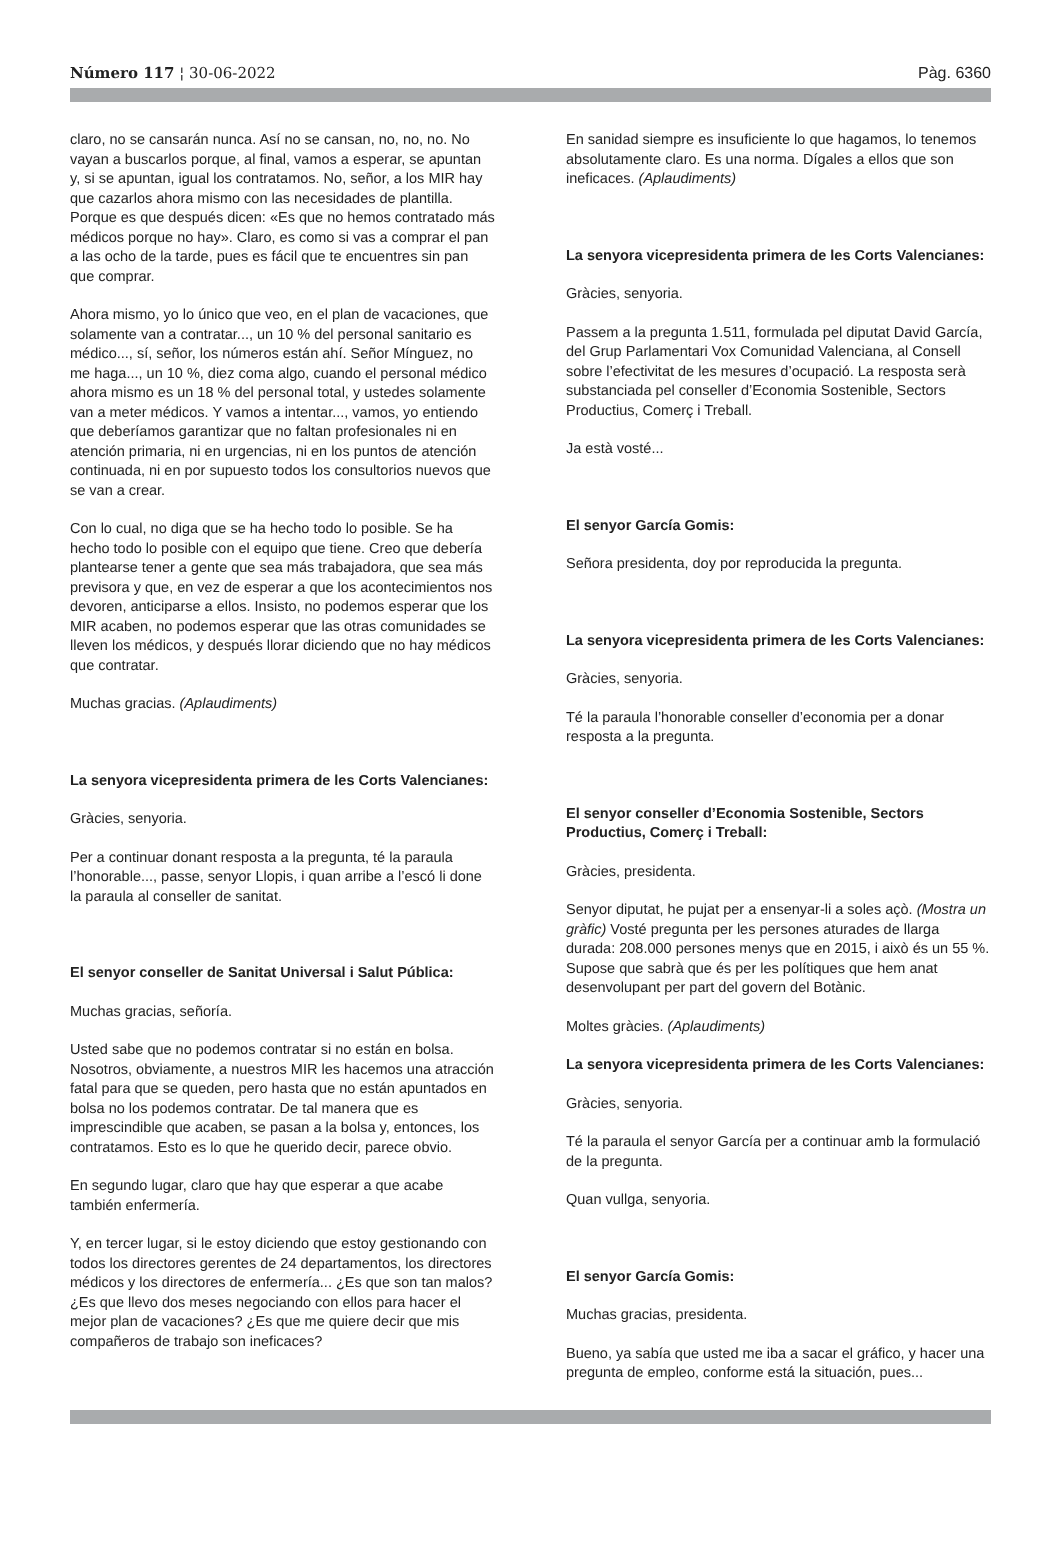Número 117 ¦ 30-06-2022 Pàg. 6360
claro, no se cansarán nunca. Así no se cansan, no, no, no. No vayan a buscarlos porque, al final, vamos a esperar, se apuntan y, si se apuntan, igual los contratamos. No, señor, a los MIR hay que cazarlos ahora mismo con las necesidades de plantilla. Porque es que después dicen: «Es que no hemos contratado más médicos porque no hay». Claro, es como si vas a comprar el pan a las ocho de la tarde, pues es fácil que te encuentres sin pan que comprar.
Ahora mismo, yo lo único que veo, en el plan de vacaciones, que solamente van a contratar..., un 10 % del personal sanitario es médico..., sí, señor, los números están ahí. Señor Mínguez, no me haga..., un 10 %, diez coma algo, cuando el personal médico ahora mismo es un 18 % del personal total, y ustedes solamente van a meter médicos. Y vamos a intentar..., vamos, yo entiendo que deberíamos garantizar que no faltan profesionales ni en atención primaria, ni en urgencias, ni en los puntos de atención continuada, ni en por supuesto todos los consultorios nuevos que se van a crear.
Con lo cual, no diga que se ha hecho todo lo posible. Se ha hecho todo lo posible con el equipo que tiene. Creo que debería plantearse tener a gente que sea más trabajadora, que sea más previsora y que, en vez de esperar a que los acontecimientos nos devoren, anticiparse a ellos. Insisto, no podemos esperar que los MIR acaben, no podemos esperar que las otras comunidades se lleven los médicos, y después llorar diciendo que no hay médicos que contratar.
Muchas gracias. (Aplaudiments)
La senyora vicepresidenta primera de les Corts Valencianes:
Gràcies, senyoria.
Per a continuar donant resposta a la pregunta, té la paraula l’honorable..., passe, senyor Llopis, i quan arribe a l’escó li done la paraula al conseller de sanitat.
El senyor conseller de Sanitat Universal i Salut Pública:
Muchas gracias, señoría.
Usted sabe que no podemos contratar si no están en bolsa. Nosotros, obviamente, a nuestros MIR les hacemos una atracción fatal para que se queden, pero hasta que no están apuntados en bolsa no los podemos contratar. De tal manera que es imprescindible que acaben, se pasan a la bolsa y, entonces, los contratamos. Esto es lo que he querido decir, parece obvio.
En segundo lugar, claro que hay que esperar a que acabe también enfermería.
Y, en tercer lugar, si le estoy diciendo que estoy gestionando con todos los directores gerentes de 24 departamentos, los directores médicos y los directores de enfermería... ¿Es que son tan malos? ¿Es que llevo dos meses negociando con ellos para hacer el mejor plan de vacaciones? ¿Es que me quiere decir que mis compañeros de trabajo son ineficaces?
En sanidad siempre es insuficiente lo que hagamos, lo tenemos absolutamente claro. Es una norma. Dígales a ellos que son ineficaces. (Aplaudiments)
La senyora vicepresidenta primera de les Corts Valencianes:
Gràcies, senyoria.
Passem a la pregunta 1.511, formulada pel diputat David García, del Grup Parlamentari Vox Comunidad Valenciana, al Consell sobre l’efectivitat de les mesures d’ocupació. La resposta serà substanciada pel conseller d’Economia Sostenible, Sectors Productius, Comerç i Treball.
Ja està vosté...
El senyor García Gomis:
Señora presidenta, doy por reproducida la pregunta.
La senyora vicepresidenta primera de les Corts Valencianes:
Gràcies, senyoria.
Té la paraula l’honorable conseller d’economia per a donar resposta a la pregunta.
El senyor conseller d’Economia Sostenible, Sectors Productius, Comerç i Treball:
Gràcies, presidenta.
Senyor diputat, he pujat per a ensenyar-li a soles açò. (Mostra un gràfic) Vosté pregunta per les persones aturades de llarga durada: 208.000 persones menys que en 2015, i això és un 55 %. Supose que sabrà que és per les polítiques que hem anat desenvolupant per part del govern del Botànic.
Moltes gràcies. (Aplaudiments)
La senyora vicepresidenta primera de les Corts Valencianes:
Gràcies, senyoria.
Té la paraula el senyor García per a continuar amb la formulació de la pregunta.
Quan vullga, senyoria.
El senyor García Gomis:
Muchas gracias, presidenta.
Bueno, ya sabía que usted me iba a sacar el gráfico, y hacer una pregunta de empleo, conforme está la situación, pues...